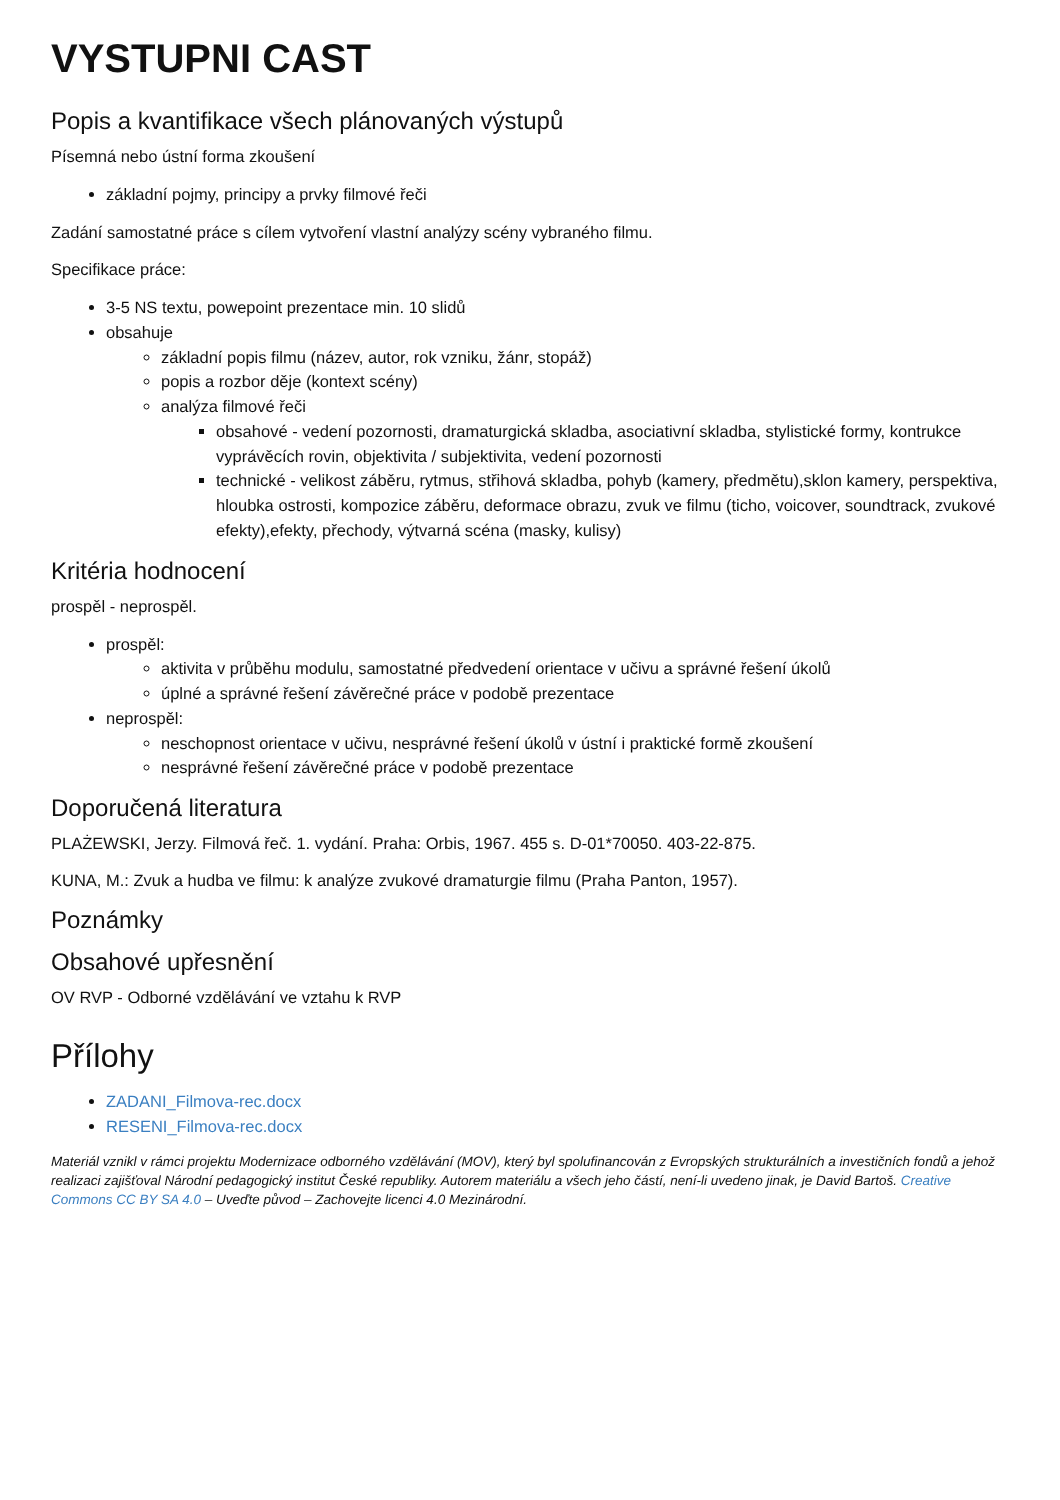VYSTUPNI CAST
Popis a kvantifikace všech plánovaných výstupů
Písemná nebo ústní forma zkoušení
základní pojmy, principy a prvky filmové řeči
Zadání samostatné práce s cílem vytvoření vlastní analýzy scény vybraného filmu.
Specifikace práce:
3-5 NS textu, powepoint prezentace min. 10 slidů
obsahuje
základní popis filmu (název, autor, rok vzniku, žánr, stopáž)
popis a rozbor děje (kontext scény)
analýza filmové řeči
obsahové - vedení pozornosti, dramaturgická skladba, asociativní skladba, stylistické formy, kontrukce vyprávěcích rovin, objektivita / subjektivita, vedení pozornosti
technické - velikost záběru, rytmus, střihová skladba, pohyb (kamery, předmětu),sklon kamery, perspektiva, hloubka ostrosti, kompozice záběru, deformace obrazu, zvuk ve filmu (ticho, voicover, soundtrack, zvukové efekty),efekty, přechody, výtvarná scéna (masky, kulisy)
Kritéria hodnocení
prospěl - neprospěl.
prospěl:
aktivita v průběhu modulu, samostatné předvedení orientace v učivu a správné řešení úkolů
úplné a správné řešení závěrečné práce v podobě prezentace
neprospěl:
neschopnost orientace v učivu, nesprávné řešení úkolů v ústní i praktické formě zkoušení
nesprávné řešení závěrečné práce v podobě prezentace
Doporučená literatura
PLAŻEWSKI, Jerzy. Filmová řeč. 1. vydání. Praha: Orbis, 1967. 455 s. D-01*70050. 403-22-875.
KUNA, M.: Zvuk a hudba ve filmu: k analýze zvukové dramaturgie filmu (Praha Panton, 1957).
Poznámky
Obsahové upřesnění
OV RVP - Odborné vzdělávání ve vztahu k RVP
Přílohy
ZADANI_Filmova-rec.docx
RESENI_Filmova-rec.docx
Materiál vznikl v rámci projektu Modernizace odborného vzdělávání (MOV), který byl spolufinancován z Evropských strukturálních a investičních fondů a jehož realizaci zajišťoval Národní pedagogický institut České republiky. Autorem materiálu a všech jeho částí, není-li uvedeno jinak, je David Bartoš. Creative Commons CC BY SA 4.0 – Uveďte původ – Zachovejte licenci 4.0 Mezinárodní.